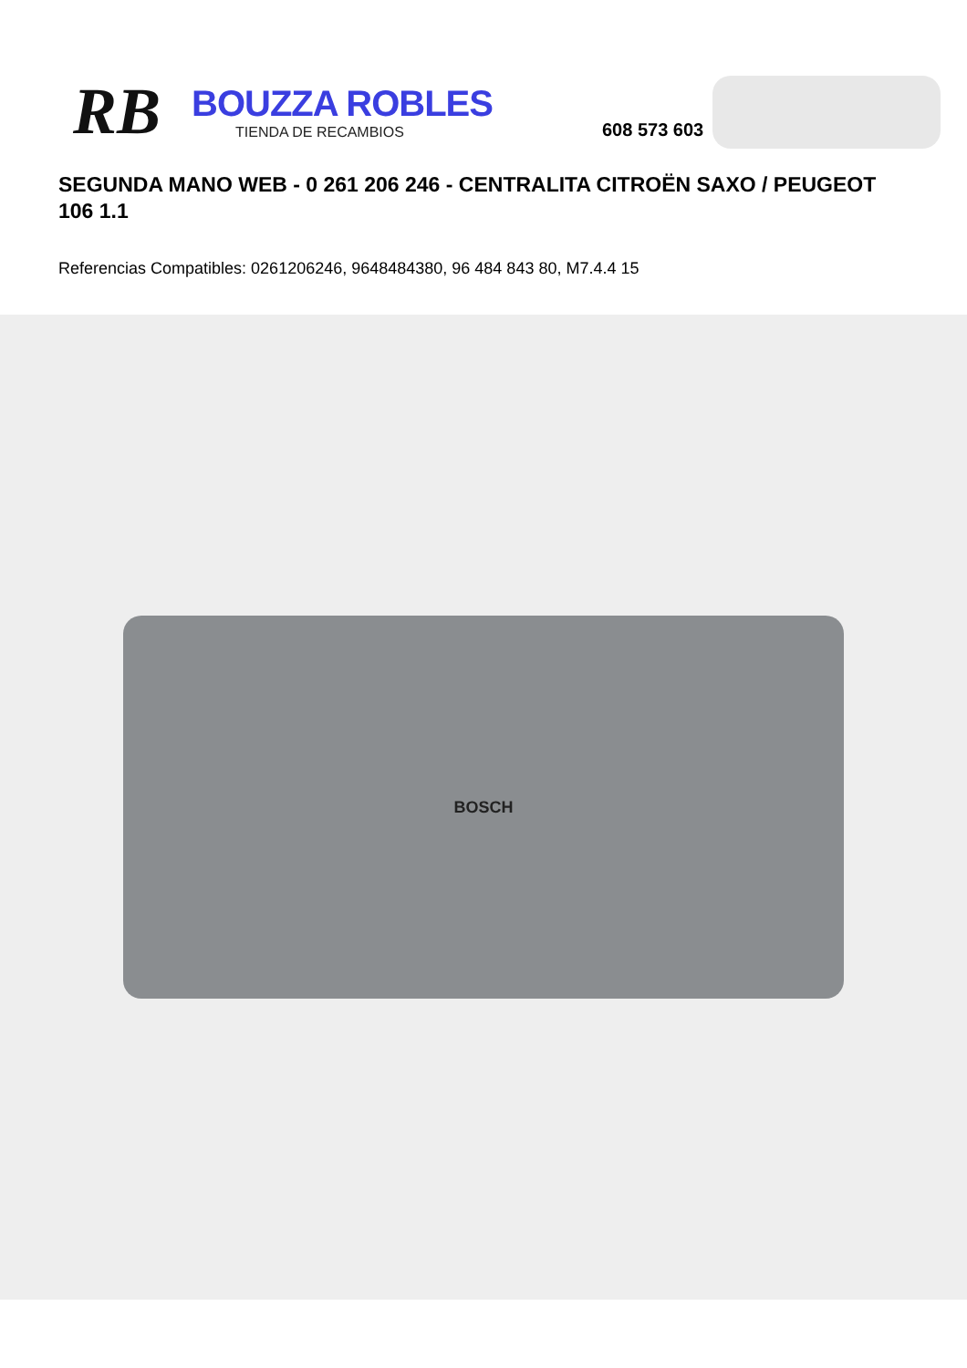RB
BOUZZA ROBLES
TIENDA DE RECAMBIOS
608 573 603
SEGUNDA MANO WEB - 0 261 206 246 - CENTRALITA CITROËN SAXO / PEUGEOT 106 1.1
Referencias Compatibles: 0261206246, 9648484380, 96 484 843 80, M7.4.4 15
BOSCH